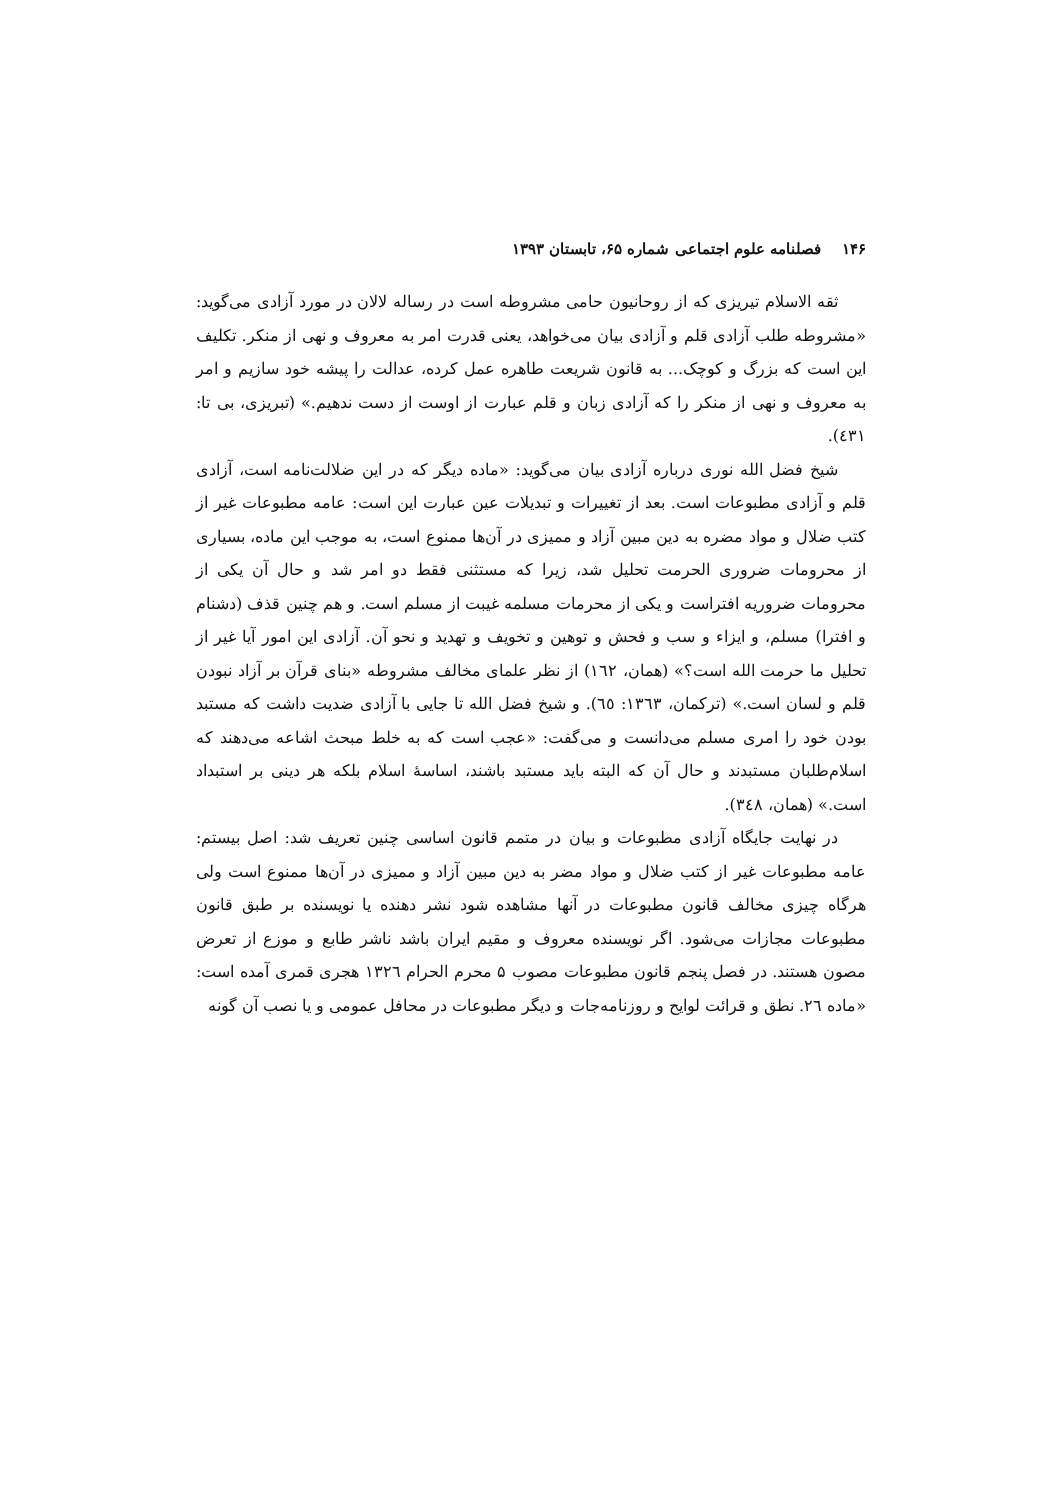۱۴۶ فصلنامه علوم اجتماعی شماره ۶۵، تابستان ۱۳۹۳
ثقه الاسلام تیریزی که از روحانیون حامی مشروطه است در رساله لالان در مورد آزادی می‌گوید: «مشروطه طلب آزادی قلم و آزادی بیان می‌خواهد، یعنی قدرت امر به معروف و نهی از منکر. تکلیف این است که بزرگ و کوچک... به قانون شریعت طاهره عمل کرده، عدالت را پیشه خود سازیم و امر به معروف و نهی از منکر را که آزادی زبان و قلم عبارت از اوست از دست ندهیم.» (تبریزی، بی تا: ٤٣١).
شیخ فضل الله نوری درباره آزادی بیان می‌گوید: «ماده دیگر که در این ضلالت‌نامه است، آزادی قلم و آزادی مطبوعات است. بعد از تغییرات و تبدیلات عین عبارت این است: عامه مطبوعات غیر از کتب ضلال و مواد مضره به دین مبین آزاد و ممیزی در آن‌ها ممنوع است، به موجب این ماده، بسیاری از محرومات ضروری الحرمت تحلیل شد، زیرا که مستثنی فقط دو امر شد و حال آن یکی از محرومات ضروریه افتراست و یکی از محرمات مسلمه غیبت از مسلم است. و هم چنین قذف (دشنام و افترا) مسلم، و ایزاء و سب و فحش و توهین و تخویف و تهدید و نحو آن. آزادی این امور آیا غیر از تحلیل ما حرمت الله است؟» (همان، ١٦٢) از نظر علمای مخالف مشروطه «بنای قرآن بر آزاد نبودن قلم و لسان است.» (ترکمان، ١٣٦٣: ٦٥). و شیخ فضل الله تا جایی با آزادی ضدیت داشت که مستبد بودن خود را امری مسلم می‌دانست و می‌گفت: «عجب است که به خلط مبحث اشاعه می‌دهند که اسلام‌طلبان مستبدند و حال آن که البته باید مستبد باشند، اساسهٔ اسلام بلکه هر دینی بر استبداد است.» (همان، ٣٤٨).
در نهایت جایگاه آزادی مطبوعات و بیان در متمم قانون اساسی چنین تعریف شد: اصل بیستم: عامه مطبوعات غیر از کتب ضلال و مواد مضر به دین مبین آزاد و ممیزی در آن‌ها ممنوع است ولی هرگاه چیزی مخالف قانون مطبوعات در آنها مشاهده شود نشر دهنده یا نویسنده بر طبق قانون مطبوعات مجازات می‌شود. اگر نویسنده معروف و مقیم ایران باشد ناشر طابع و موزع از تعرض مصون هستند. در فصل پنجم قانون مطبوعات مصوب ۵ محرم الحرام ١٣٢٦ هجری قمری آمده است: «ماده ٢٦. نطق و قرائت لوایح و روزنامه‌جات و دیگر مطبوعات در محافل عمومی و یا نصب آن گونه